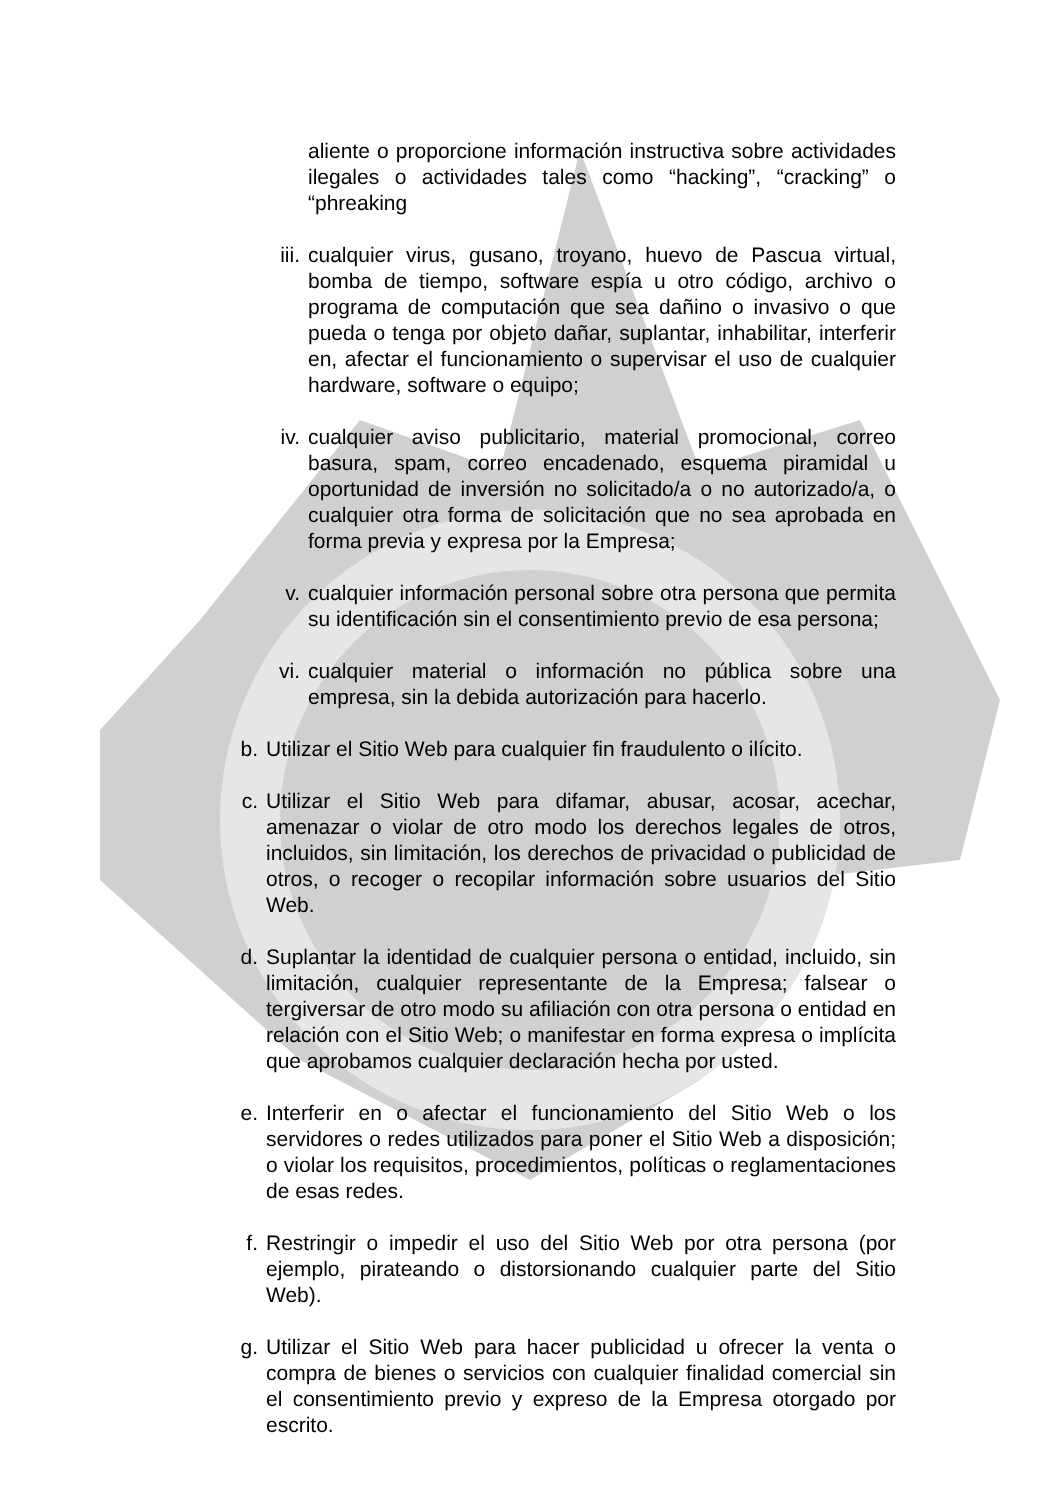aliente o proporcione información instructiva sobre actividades ilegales o actividades tales como “hacking”, “cracking” o “phreaking
iii. cualquier virus, gusano, troyano, huevo de Pascua virtual, bomba de tiempo, software espía u otro código, archivo o programa de computación que sea dañino o invasivo o que pueda o tenga por objeto dañar, suplantar, inhabilitar, interferir en, afectar el funcionamiento o supervisar el uso de cualquier hardware, software o equipo;
iv. cualquier aviso publicitario, material promocional, correo basura, spam, correo encadenado, esquema piramidal u oportunidad de inversión no solicitado/a o no autorizado/a, o cualquier otra forma de solicitación que no sea aprobada en forma previa y expresa por la Empresa;
v. cualquier información personal sobre otra persona que permita su identificación sin el consentimiento previo de esa persona;
vi. cualquier material o información no pública sobre una empresa, sin la debida autorización para hacerlo.
b. Utilizar el Sitio Web para cualquier fin fraudulento o ilícito.
c. Utilizar el Sitio Web para difamar, abusar, acosar, acechar, amenazar o violar de otro modo los derechos legales de otros, incluidos, sin limitación, los derechos de privacidad o publicidad de otros, o recoger o recopilar información sobre usuarios del Sitio Web.
d. Suplantar la identidad de cualquier persona o entidad, incluido, sin limitación, cualquier representante de la Empresa; falsear o tergiversar de otro modo su afiliación con otra persona o entidad en relación con el Sitio Web; o manifestar en forma expresa o implícita que aprobamos cualquier declaración hecha por usted.
e. Interferir en o afectar el funcionamiento del Sitio Web o los servidores o redes utilizados para poner el Sitio Web a disposición; o violar los requisitos, procedimientos, políticas o reglamentaciones de esas redes.
f. Restringir o impedir el uso del Sitio Web por otra persona (por ejemplo, pirateando o distorsionando cualquier parte del Sitio Web).
g. Utilizar el Sitio Web para hacer publicidad u ofrecer la venta o compra de bienes o servicios con cualquier finalidad comercial sin el consentimiento previo y expreso de la Empresa otorgado por escrito.